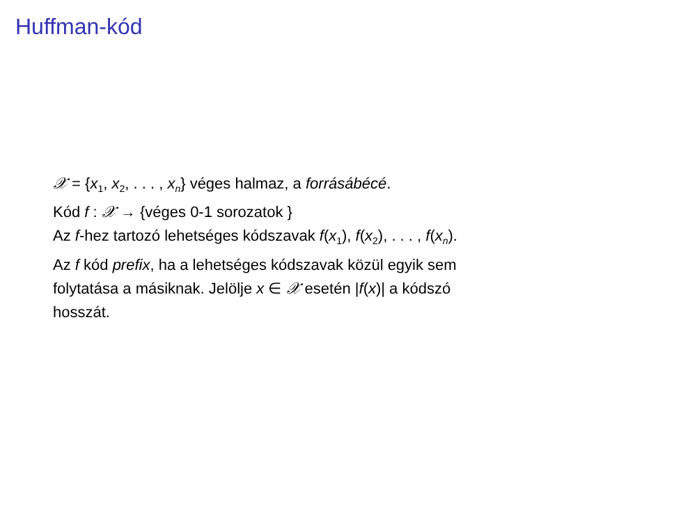Huffman-kód
𝒳 = {x<sub>1</sub>, x<sub>2</sub>, . . . , x<sub>n</sub>} véges halmaz, a forrásábécé.
Kód f : 𝒳 → {véges 0-1 sorozatok }
Az f-hez tartozó lehetséges kódszavak f(x<sub>1</sub>), f(x<sub>2</sub>), . . . , f(x<sub>n</sub>).
Az f kód prefix, ha a lehetséges kódszavak közül egyik sem
folytatása a másiknak. Jelölje x ∈ 𝒳 esetén |f(x)| a kódszó
hosszát.